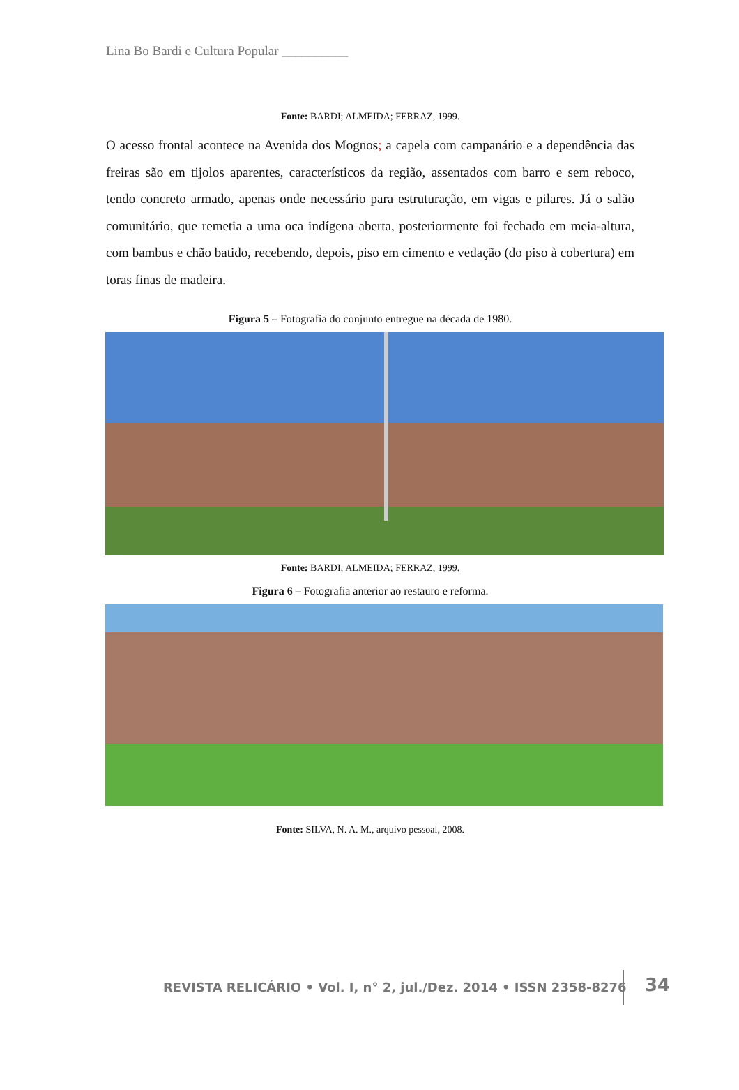Lina Bo Bardi e Cultura Popular __________
Fonte: BARDI; ALMEIDA; FERRAZ, 1999.
O acesso frontal acontece na Avenida dos Mognos; a capela com campanário e a dependência das freiras são em tijolos aparentes, característicos da região, assentados com barro e sem reboco, tendo concreto armado, apenas onde necessário para estruturação, em vigas e pilares. Já o salão comunitário, que remetia a uma oca indígena aberta, posteriormente foi fechado em meia-altura, com bambus e chão batido, recebendo, depois, piso em cimento e vedação (do piso à cobertura) em toras finas de madeira.
Figura 5 – Fotografia do conjunto entregue na década de 1980.
Fonte: BARDI; ALMEIDA; FERRAZ, 1999.
Figura 6 – Fotografia anterior ao restauro e reforma.
Fonte: SILVA, N. A. M., arquivo pessoal, 2008.
REVISTA RELICÁRIO • Vol. I, n° 2, jul./Dez. 2014 • ISSN 2358-8276 34